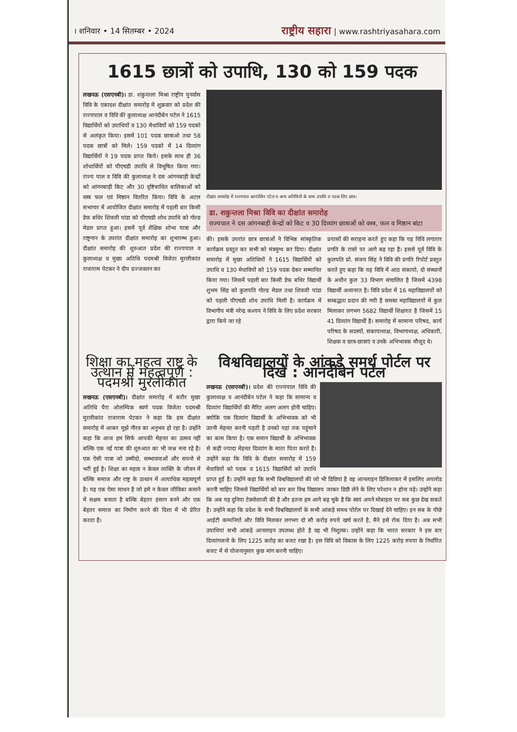। शनिवार • 14 सितम्बर • 2024 राष्ट्रीय सहारा | www.rashtriyasahara.com
1615 छात्रों को उपाधि, 130 को 159 पदक
लखनऊ (एसएनबी)। डा. शकुन्तला मिश्रा राष्ट्रीय पुनर्वास विवि के एकादश दीक्षांत समारोह मे शुक्रवार को प्रदेश की राज्यपाल व विवि की कुलाध्यक्ष आनंदीबेन पटेल ने 1615 विद्यार्थियों को उपाधियों व 130 मेधावियों को 159 पदको से अलंकृत किया। इसमें 101 पदक छात्राओ तथा 58 पदक छात्रों को मिले। 159 पदको में 14 दिव्यांग विद्यार्थियों ने 19 पदक प्राप्त किये। इसके साथ ही 36 शोधार्थियों को पीएचडी उपाधि से विभूषित किया गया। राज्य पाल व विवि की कुलाध्यक्ष ने दस आंगनबाड़ी केन्द्रों को आंगनबाड़ी किट और 30 दृष्टिबाधित बालिकाओं को वस्त्र फल एवं मिष्ठान वितरित किया। विवि के अटल सभागार में आयोजित दीक्षांत समारोह में पहली बार किसी डेफ बधिर शिवजी पांडा को पीएचडी शोध उपाधि को गोल्ड मेडल प्राप्त हुआ। इसमें पूर्व शैक्षिक शोभा यात्रा और राष्ट्रगान के उपरांत दीक्षांत समारोह का शुभारम्भ हुआ। दीक्षांत समारोह की शुरुआत प्रदेश की राज्यपाल व कुलाध्यक्ष व मुख्य अतिथि पदमश्री विजेता मुरलीकांत राजाराम पेटकर ने दीप प्रज्जवलन कर
दीक्षांत समारोह में राज्यपाल आनंदीबेन पटेल व अन्य अतिथियों के साथ उपाधि व पदक लिए छात्र।
डा. शकुन्तला मिश्रा विवि का दीक्षांत समारोह
राज्यपाल ने दस आंगनबाड़ी केन्द्रों को किट व 30 दिव्यांग छात्राओं को वस्त्र, फल व मिष्ठान बांटा
की। इसके उपरांत छात्र छात्राओं ने विभिन्न सांस्कृतिक कार्यक्रम प्रस्तुत कर सभी को मंत्रमुग्ध कर दिया। दीक्षांत समारोह में मुख्य अतिथियों ने 1615 विद्यार्थियों को उपाधि व 130 मेधावियों को 159 पदक देकर सम्मानित किया गया। जिसमें पहली बार किसी डेफ बधिर विद्यार्थी शुभम सिंह को कुलपति गोल्ड मेडल तथा शिवजी पांडा को पहली पीएचडी शोध उपाधि मिली है। कार्यक्रम में विभागीय मंत्री नरेन्द्र कश्यप ने विवि के लिए प्रदेश सरकार द्वारा किये जा रहे
प्रयासों की सराहना करते हुए कहा कि यह विवि लगातार प्रगति के रास्ते पर आगे बढ़ रहा है। इससे पूर्व विवि के कुलपति प्रो. संजय सिंह ने विवि की प्रगति रिपोर्ट प्रस्तुत करते हुए कहा कि यह विवि में आठ संकायो, दो संस्थानों के अधीन कुल 33 विभाग संचालित है जिसमें 4398 विद्यार्थी अध्यनरत है। विवि प्रदेश में 16 महाविद्यालयों को सम्बद्धता प्रदान की गयी है समस्त महाविद्यालयों में कुल मिलाकर लगभग 5682 विद्यार्थी शिक्षारत है जिसमें 15 41 दिव्यांग विद्यार्थी है। समारोह में सामान्य परिषद, कार्य परिषद के सदस्यों, संकायाध्यक्ष, विभागाध्यक्ष, अधिकारी, शिक्षक व छात्र-छात्राएं व उनके अभिभावक मौजूद थे।
शिक्षा का महत्व राष्ट्र के उत्थान में महत्वपूर्ण : पदमश्री मुरलीकांत
लखनऊ (एसएनबी)। दीक्षांत समारोह में बतौर मुख्य अतिथि पैरा ओलम्पिक स्वर्ण पदक विजेता पदमश्री मुरलीकांत राजाराम पेटकर ने कहा कि इस दीक्षांत समारोह में आकर मुझे गौरव का अनुभव हो रहा है। उन्होंने कहा कि आज हम सिर्फ आपकी मेहनत का उत्सव नहीं बल्कि एक नई यात्रा की शुरुआत का भी जश्न मना रहे है। एक ऐसी यात्रा जो उम्मीदो, सम्भावनाओं और सपनो से भरी हुई है। शिक्षा का महत्व न केवल व्यक्ति के जीवन में बल्कि समाज और राष्ट्र के उत्थान में अत्याधिक महत्वपूर्ण है। यह एक ऐसा साधन है जो हमे न केवल जीविका कमाने में सक्षम बनाता है बल्कि बेहतर इंसान बनने और एक बेहतर समाज का निर्माण करने की दिशा में भी प्रेरित करता है।
विश्वविद्यालयों के आंकड़े समर्थ पोर्टल पर दिखे : आनंदीबेन पटेल
लखनऊ (एसएनबी)। प्रदेश की राज्यपाल विवि की कुलाध्यक्ष व आनंदीबेन पटेल ने कहा कि सामान्य व दिव्यांग विद्यार्थियों की मैरिट अलग अलग होनी चाहिए। क्योकि एक दिव्यांग विद्यार्थी के अभिभावक को भी उतनी मेहनत करनी पड़ती है उनको यहां तक पहुंचाने का काम किया है। एक समान विद्यार्थी के अभिभावक से कही ज्यादा मेहनत दिव्यांग के माता पिता करते है। उन्होंने कहा कि विवि के दीक्षांत समारोह में 159 मेधावियों को पदक व 1615 विद्यार्थियों को उपाधि प्राप्त हुई है। उन्होंने कहा कि सभी विश्वविद्यालयों की जो भी डिग्रियां है वह आनलाइन डिजिलाकर में इसलिए अपलोड करनी चाहिए जिससे विद्यार्थियों को बार बार विश्व विद्यालय जाकर डिग्री लेने के लिए परेशान न होना पड़े। उन्होंने कहा कि अब यह दुनिया टेक्नोलाजी की है और इतना हम आगे बढ़ चुके है कि स्वयं अपने मोबाइल पर सब कुछ देख सकते है। उन्होंने कहा कि प्रदेश के सभी विश्वविद्यालयों के सभी आंकड़े समथ पोर्टल पर दिखाई देने चाहिए। इन सब के पीछे आईटी कम्पनियों और विवि मिलकर लगभग दो सौ करोड़ रुपये खर्च करते है, मैने इसे रोक दिया है। अब सभी उपाधियां सभी आंकड़े आनलाइन उपलब्ध होते है वह भी निशुल्क। उन्होंने कहा कि भारत सरकार ने इस बार दिव्यांगजनो के लिए 1225 करोड़ का बजट रखा है। इस विवि को विकास के लिए 1225 करोड़ रुपया के निर्धारित बजट में से योजनानुसार कुछ मांग करनी चाहिए।